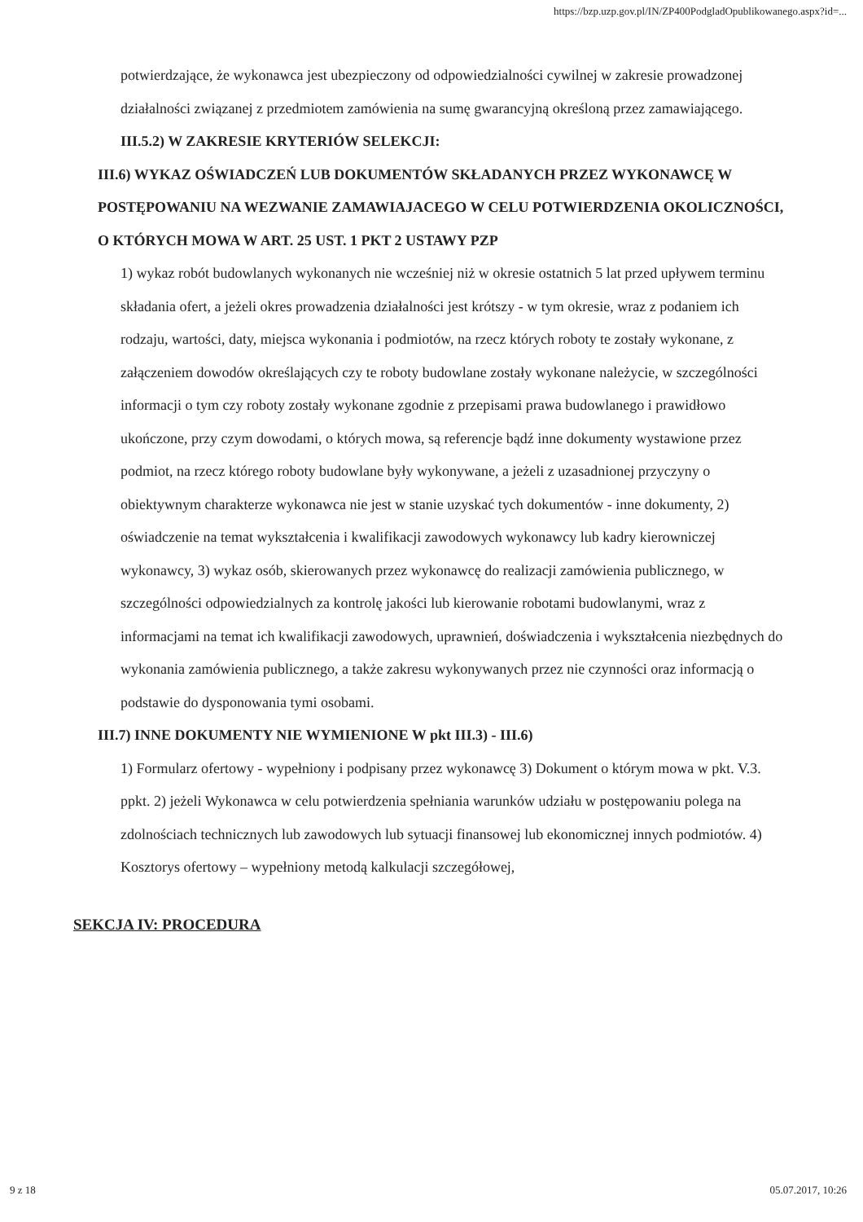https://bzp.uzp.gov.pl/IN/ZP400PodgladOpublikowanego.aspx?id=...
potwierdzające, że wykonawca jest ubezpieczony od odpowiedzialności cywilnej w zakresie prowadzonej działalności związanej z przedmiotem zamówienia na sumę gwarancyjną określoną przez zamawiającego.
III.5.2) W ZAKRESIE KRYTERIÓW SELEKCJI:
III.6) WYKAZ OŚWIADCZEŃ LUB DOKUMENTÓW SKŁADANYCH PRZEZ WYKONAWCĘ W POSTĘPOWANIU NA WEZWANIE ZAMAWIAJACEGO W CELU POTWIERDZENIA OKOLICZNOŚCI, O KTÓRYCH MOWA W ART. 25 UST. 1 PKT 2 USTAWY PZP
1) wykaz robót budowlanych wykonanych nie wcześniej niż w okresie ostatnich 5 lat przed upływem terminu składania ofert, a jeżeli okres prowadzenia działalności jest krótszy - w tym okresie, wraz z podaniem ich rodzaju, wartości, daty, miejsca wykonania i podmiotów, na rzecz których roboty te zostały wykonane, z załączeniem dowodów określających czy te roboty budowlane zostały wykonane należycie, w szczególności informacji o tym czy roboty zostały wykonane zgodnie z przepisami prawa budowlanego i prawidłowo ukończone, przy czym dowodami, o których mowa, są referencje bądź inne dokumenty wystawione przez podmiot, na rzecz którego roboty budowlane były wykonywane, a jeżeli z uzasadnionej przyczyny o obiektywnym charakterze wykonawca nie jest w stanie uzyskać tych dokumentów - inne dokumenty, 2) oświadczenie na temat wykształcenia i kwalifikacji zawodowych wykonawcy lub kadry kierowniczej wykonawcy, 3) wykaz osób, skierowanych przez wykonawcę do realizacji zamówienia publicznego, w szczególności odpowiedzialnych za kontrolę jakości lub kierowanie robotami budowlanymi, wraz z informacjami na temat ich kwalifikacji zawodowych, uprawnień, doświadczenia i wykształcenia niezbędnych do wykonania zamówienia publicznego, a także zakresu wykonywanych przez nie czynności oraz informacją o podstawie do dysponowania tymi osobami.
III.7) INNE DOKUMENTY NIE WYMIENIONE W pkt III.3) - III.6)
1) Formularz ofertowy - wypełniony i podpisany przez wykonawcę 3) Dokument o którym mowa w pkt. V.3. ppkt. 2) jeżeli Wykonawca w celu potwierdzenia spełniania warunków udziału w postępowaniu polega na zdolnościach technicznych lub zawodowych lub sytuacji finansowej lub ekonomicznej innych podmiotów. 4) Kosztorys ofertowy – wypełniony metodą kalkulacji szczegółowej,
SEKCJA IV: PROCEDURA
9 z 18 05.07.2017, 10:26